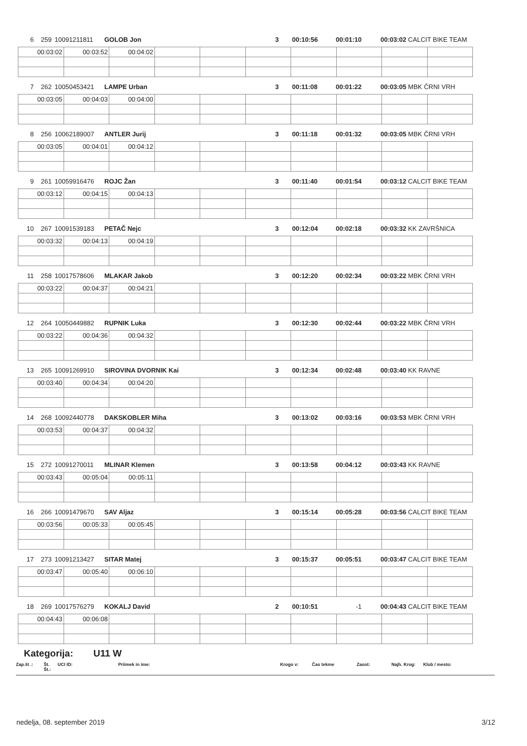6 259 10091211811 GOLOB Jon 3 00:10:56 00:01:10 00:03:02 CALCIT BIKE TEAM
| 00:03:02 | 00:03:52 | 00:04:02 | | | | | | | |
7 262 10050453421 LAMPE Urban 3 00:11:08 00:01:22 00:03:05 MBK ČRNI VRH
| 00:03:05 | 00:04:03 | 00:04:00 | | | | | | | |
8 256 10062189007 ANTLER Jurij 3 00:11:18 00:01:32 00:03:05 MBK ČRNI VRH
| 00:03:05 | 00:04:01 | 00:04:12 | | | | | | | |
9 261 10059916476 ROJC Žan 3 00:11:40 00:01:54 00:03:12 CALCIT BIKE TEAM
| 00:03:12 | 00:04:15 | 00:04:13 | | | | | | | |
10 267 10091539183 PETAČ Nejc 3 00:12:04 00:02:18 00:03:32 KK ZAVRŠNICA
| 00:03:32 | 00:04:13 | 00:04:19 | | | | | | | |
11 258 10017578606 MLAKAR Jakob 3 00:12:20 00:02:34 00:03:22 MBK ČRNI VRH
| 00:03:22 | 00:04:37 | 00:04:21 | | | | | | | |
12 264 10050449882 RUPNIK Luka 3 00:12:30 00:02:44 00:03:22 MBK ČRNI VRH
| 00:03:22 | 00:04:36 | 00:04:32 | | | | | | | |
13 265 10091269910 SIROVINA DVORNIK Kai 3 00:12:34 00:02:48 00:03:40 KK RAVNE
| 00:03:40 | 00:04:34 | 00:04:20 | | | | | | | |
14 268 10092440778 DAKSKOBLER Miha 3 00:13:02 00:03:16 00:03:53 MBK ČRNI VRH
| 00:03:53 | 00:04:37 | 00:04:32 | | | | | | | |
15 272 10091270011 MLINAR Klemen 3 00:13:58 00:04:12 00:03:43 KK RAVNE
| 00:03:43 | 00:05:04 | 00:05:11 | | | | | | | |
16 266 10091479670 SAV Aljaz 3 00:15:14 00:05:28 00:03:56 CALCIT BIKE TEAM
| 00:03:56 | 00:05:33 | 00:05:45 | | | | | | | |
17 273 10091213427 SITAR Matej 3 00:15:37 00:05:51 00:03:47 CALCIT BIKE TEAM
| 00:03:47 | 00:05:40 | 00:06:10 | | | | | | | |
18 269 10017576279 KOKALJ David 2 00:10:51 -1 00:04:43 CALCIT BIKE TEAM
| 00:04:43 | 00:06:08 | | | | | | | | |
Kategorija: U11 W
Zap.št .: Št. Št.: UCI ID: Priimek in ime: Krogo v: Čas tekme Zaost: Najh. Krog: Klub / mesto:
nedelja, 08. september 2019 3/12